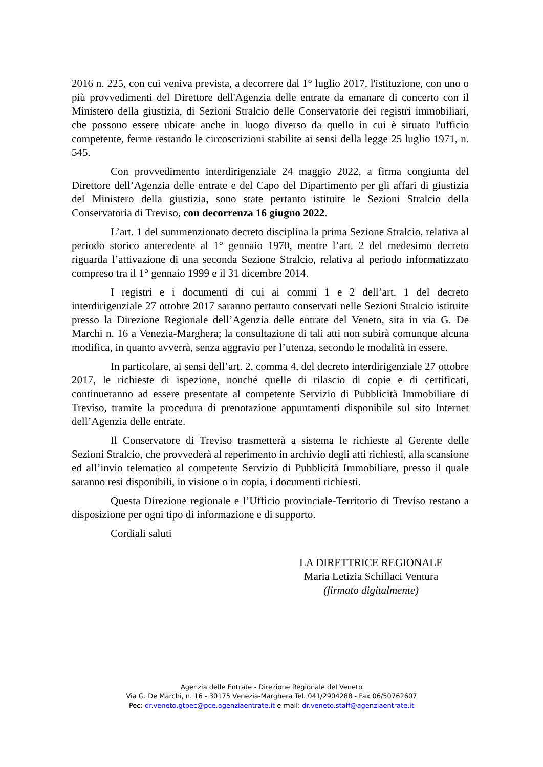2016 n. 225, con cui veniva prevista, a decorrere dal 1° luglio 2017, l'istituzione, con uno o più provvedimenti del Direttore dell'Agenzia delle entrate da emanare di concerto con il Ministero della giustizia, di Sezioni Stralcio delle Conservatorie dei registri immobiliari, che possono essere ubicate anche in luogo diverso da quello in cui è situato l'ufficio competente, ferme restando le circoscrizioni stabilite ai sensi della legge 25 luglio 1971, n. 545.
Con provvedimento interdirigenziale 24 maggio 2022, a firma congiunta del Direttore dell’Agenzia delle entrate e del Capo del Dipartimento per gli affari di giustizia del Ministero della giustizia, sono state pertanto istituite le Sezioni Stralcio della Conservatoria di Treviso, con decorrenza 16 giugno 2022.
L’art. 1 del summenzionato decreto disciplina la prima Sezione Stralcio, relativa al periodo storico antecedente al 1° gennaio 1970, mentre l’art. 2 del medesimo decreto riguarda l’attivazione di una seconda Sezione Stralcio, relativa al periodo informatizzato compreso tra il 1° gennaio 1999 e il 31 dicembre 2014.
I registri e i documenti di cui ai commi 1 e 2 dell’art. 1 del decreto interdirigenziale 27 ottobre 2017 saranno pertanto conservati nelle Sezioni Stralcio istituite presso la Direzione Regionale dell’Agenzia delle entrate del Veneto, sita in via G. De Marchi n. 16 a Venezia-Marghera; la consultazione di tali atti non subirà comunque alcuna modifica, in quanto avverrà, senza aggravio per l’utenza, secondo le modalità in essere.
In particolare, ai sensi dell’art. 2, comma 4, del decreto interdirigenziale 27 ottobre 2017, le richieste di ispezione, nonché quelle di rilascio di copie e di certificati, continueranno ad essere presentate al competente Servizio di Pubblicità Immobiliare di Treviso, tramite la procedura di prenotazione appuntamenti disponibile sul sito Internet dell’Agenzia delle entrate.
Il Conservatore di Treviso trasmetterà a sistema le richieste al Gerente delle Sezioni Stralcio, che provvederà al reperimento in archivio degli atti richiesti, alla scansione ed all’invio telematico al competente Servizio di Pubblicità Immobiliare, presso il quale saranno resi disponibili, in visione o in copia, i documenti richiesti.
Questa Direzione regionale e l’Ufficio provinciale-Territorio di Treviso restano a disposizione per ogni tipo di informazione e di supporto.
Cordiali saluti
LA DIRETTRICE REGIONALE
Maria Letizia Schillaci Ventura
(firmato digitalmente)
Agenzia delle Entrate - Direzione Regionale del Veneto
Via G. De Marchi, n. 16 - 30175 Venezia-Marghera Tel. 041/2904288 - Fax 06/50762607
Pec: dr.veneto.gtpec@pce.agenziaentrate.it e-mail: dr.veneto.staff@agenziaentrate.it